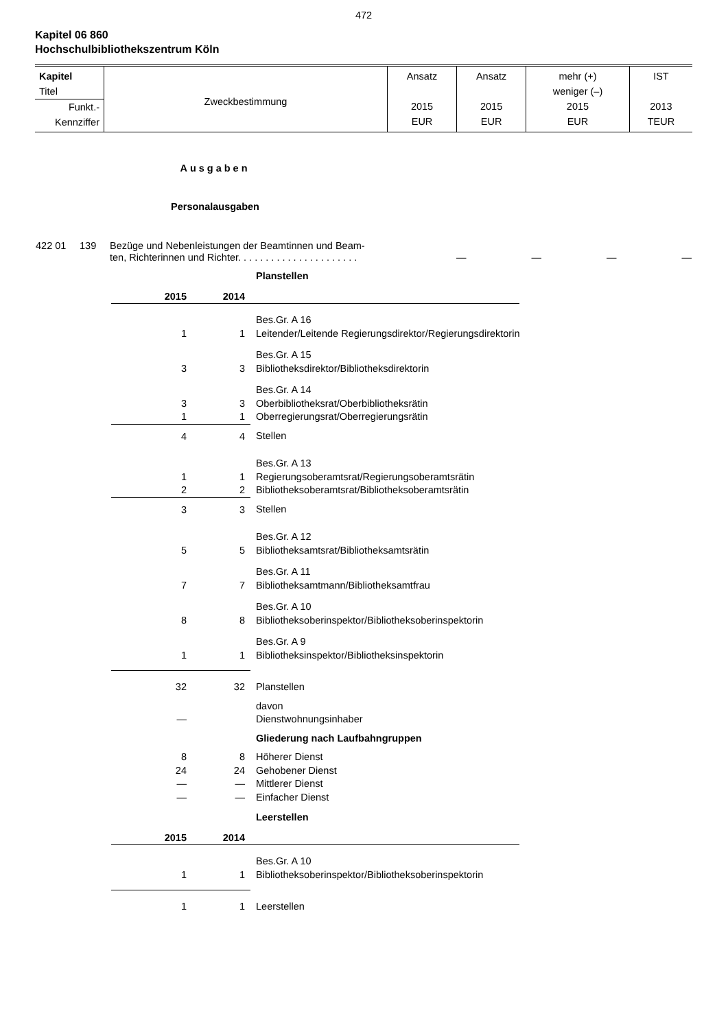472
Kapitel 06 860
Hochschulbibliothekszentrum Köln
| Kapitel Titel Funkt.- Kennziffer | Zweckbestimmung | Ansatz 2015 EUR | Ansatz 2015 EUR | mehr (+) weniger (–) 2015 EUR | IST 2013 TEUR |
Ausgaben
Personalausgaben
| 422 01 | 139 | Bezüge und Nebenleistungen der Beamtinnen und Beam- ten, Richterinnen und Richter. . . . . . . . . . . . . . . . . . . . . . | — | — | — | — |
| | | Planstellen |
| 2015 | 2014 | |
| | | Bes.Gr. A 16 |
| 1 | 1 | Leitender/Leitende Regierungsdirektor/Regierungsdirektorin |
| | | Bes.Gr. A 15 |
| 3 | 3 | Bibliotheksdirektor/Bibliotheksdirektorin |
| | | Bes.Gr. A 14 |
| 3 | 3 | Oberbibliotheksrat/Oberbibliotheksrätin |
| 1 | 1 | Oberregierungsrat/Oberregierungsrätin |
| 4 | 4 | Stellen |
| | | Bes.Gr. A 13 |
| 1 | 1 | Regierungsoberamtsrat/Regierungsoberamtsrätin |
| 2 | 2 | Bibliotheksoberamtsrat/Bibliotheksoberamtsrätin |
| 3 | 3 | Stellen |
| | | Bes.Gr. A 12 |
| 5 | 5 | Bibliotheksamtsrat/Bibliotheksamtsrätin |
| | | Bes.Gr. A 11 |
| 7 | 7 | Bibliotheksamtmann/Bibliotheksamtfrau |
| | | Bes.Gr. A 10 |
| 8 | 8 | Bibliotheksoberinspektor/Bibliotheksoberinspektorin |
| | | Bes.Gr. A 9 |
| 1 | 1 | Bibliotheksinspektor/Bibliotheksinspektorin |
| 32 | 32 | Planstellen |
| | | davon |
| — | | Dienstwohnungsinhaber |
| | | Gliederung nach Laufbahngruppen |
| 8 | 8 | Höherer Dienst |
| 24 | 24 | Gehobener Dienst |
| — | — | Mittlerer Dienst |
| — | — | Einfacher Dienst |
| | | Leerstellen |
| 2015 | 2014 | |
| | | Bes.Gr. A 10 |
| 1 | 1 | Bibliotheksoberinspektor/Bibliotheksoberinspektorin |
| 1 | 1 | Leerstellen |